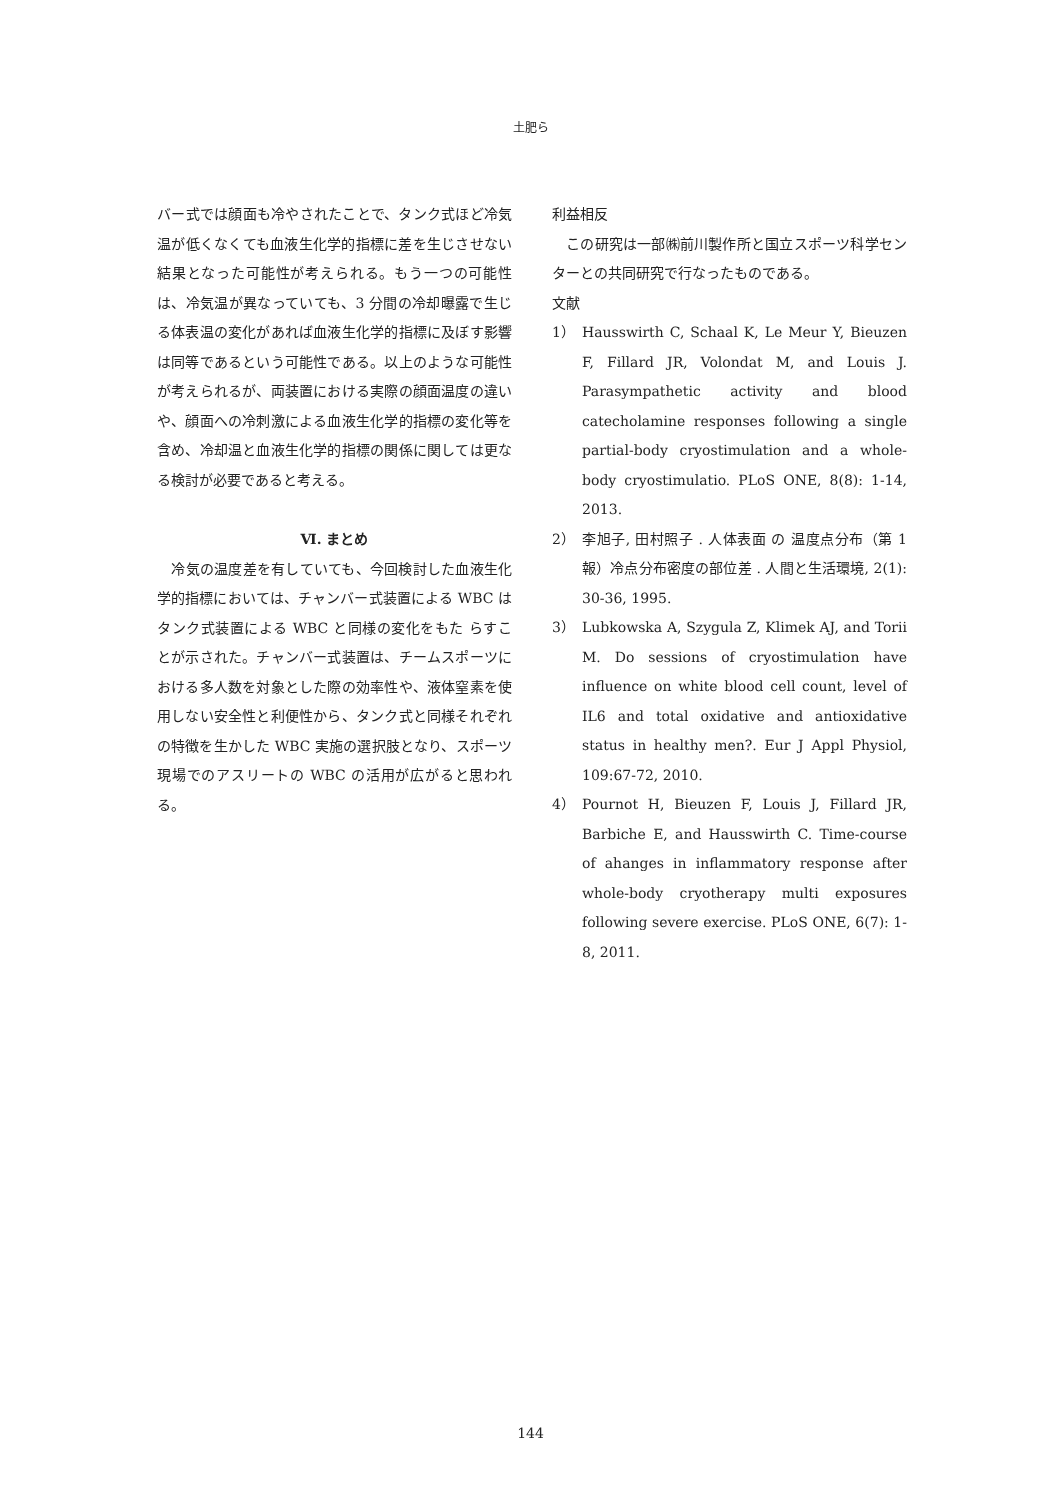土肥ら
バー式では顔面も冷やされたことで、タンク式ほど冷気温が低くなくても血液生化学的指標に差を生じさせない結果となった可能性が考えられる。もう一つの可能性は、冷気温が異なっていても、3 分間の冷却曝露で生じる体表温の変化があれば血液生化学的指標に及ぼす影響は同等であるという可能性である。以上のような可能性が考えられるが、両装置における実際の顔面温度の違いや、顔面への冷刺激による血液生化学的指標の変化等を含め、冷却温と血液生化学的指標の関係に関しては更なる検討が必要であると考える。
Ⅵ. まとめ
　冷気の温度差を有していても、今回検討した血液生化学的指標においては、チャンバー式装置による WBC はタンク式装置による WBC と同様の変化をもた らすことが示された。チャンバー式装置は、チームスポーツにおける多人数を対象とした際の効率性や、液体窒素を使用しない安全性と利便性から、タンク式と同様それぞれの特徴を生かした WBC 実施の選択肢となり、スポーツ現場でのアスリートの WBC の活用が広がると思われる。
利益相反
　この研究は一部㈱前川製作所と国立スポーツ科学センターとの共同研究で行なったものである。
文献
1） Hausswirth C, Schaal K, Le Meur Y, Bieuzen F, Fillard JR, Volondat M, and Louis J. Parasympathetic activity and blood catecholamine responses following a single partial-body cryostimulation and a whole-body cryostimulatio. PLoS ONE, 8(8): 1-14, 2013.
2） 李旭子, 田村照子 . 人体表面 の 温度点分布（第 1 報）冷点分布密度の部位差 . 人間と生活環境, 2(1): 30-36, 1995.
3） Lubkowska A, Szygula Z, Klimek AJ, and Torii M. Do sessions of cryostimulation have influence on white blood cell count, level of IL6 and total oxidative and antioxidative status in healthy men?. Eur J Appl Physiol, 109:67-72, 2010.
4） Pournot H, Bieuzen F, Louis J, Fillard JR, Barbiche E, and Hausswirth C. Time-course of ahanges in inflammatory response after whole-body cryotherapy multi exposures following severe exercise. PLoS ONE, 6(7): 1-8, 2011.
144